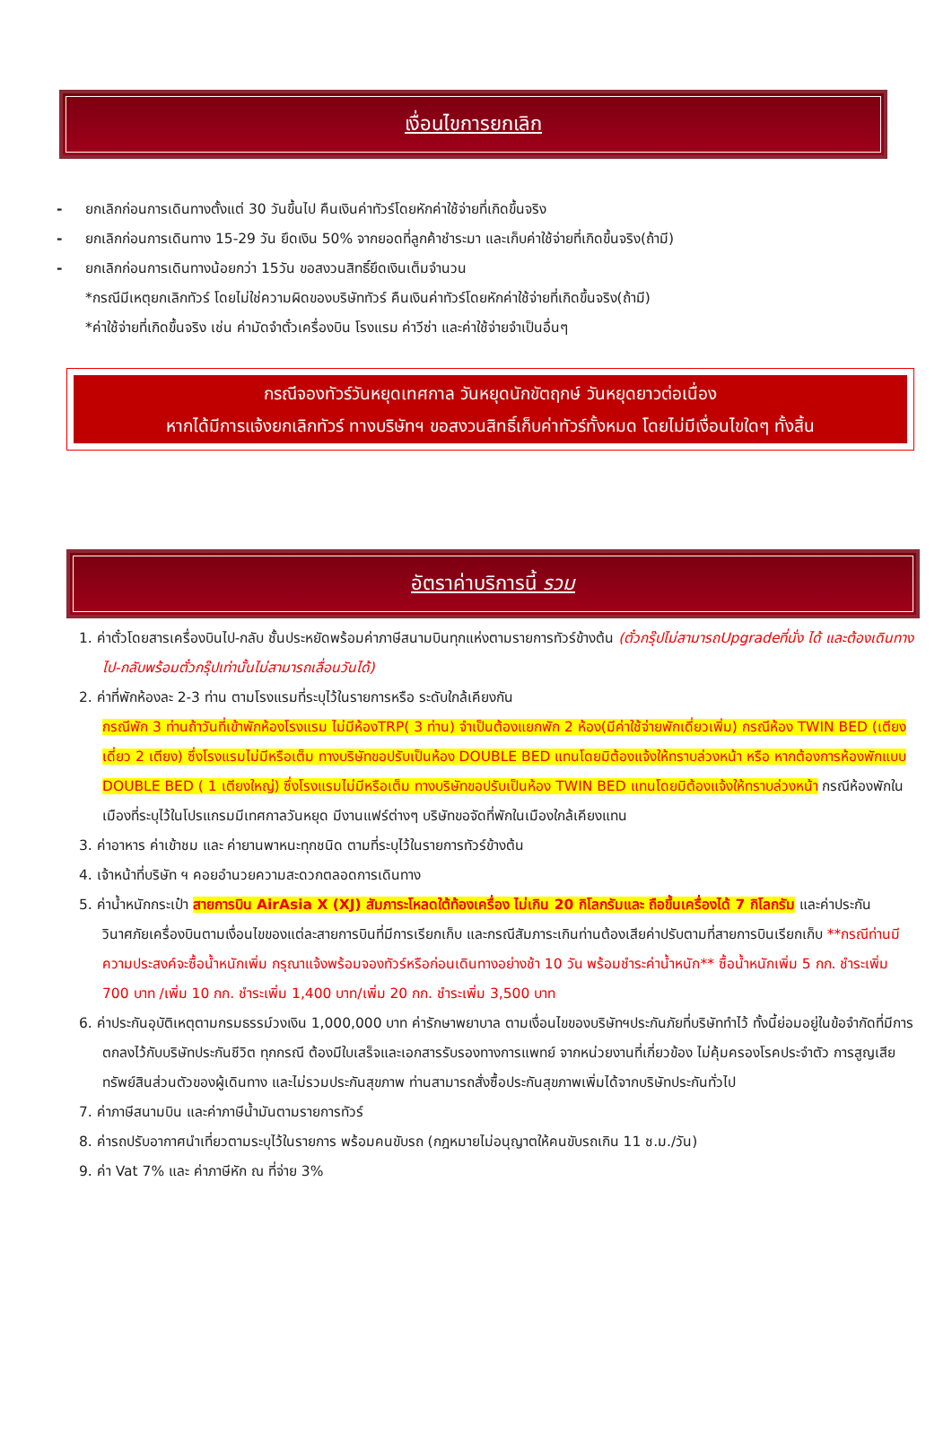เงื่อนไขการยกเลิก
- ยกเลิกก่อนการเดินทางตั้งแต่ 30 วันขึ้นไป คืนเงินค่าทัวร์โดยหักค่าใช้จ่ายที่เกิดขึ้นจริง
- ยกเลิกก่อนการเดินทาง 15-29 วัน ยึดเงิน 50% จากยอดที่ลูกค้าชำระมา และเก็บค่าใช้จ่ายที่เกิดขึ้นจริง(ถ้ามี)
- ยกเลิกก่อนการเดินทางน้อยกว่า 15วัน ขอสงวนสิทธิ์ยึดเงินเต็มจำนวน
*กรณีมีเหตุยกเลิกทัวร์ โดยไม่ใช่ความผิดของบริษัททัวร์ คืนเงินค่าทัวร์โดยหักค่าใช้จ่ายที่เกิดขึ้นจริง(ถ้ามี)
*ค่าใช้จ่ายที่เกิดขึ้นจริง เช่น ค่ามัดจำตั๋วเครื่องบิน โรงแรม ค่าวีซ่า และค่าใช้จ่ายจำเป็นอื่นๆ
กรณีจองทัวร์วันหยุดเทศกาล วันหยุดนักขัตฤกษ์ วันหยุดยาวต่อเนื่อง
หากได้มีการแจ้งยกเลิกทัวร์ ทางบริษัทฯ ขอสงวนสิทธิ์เก็บค่าทัวร์ทั้งหมด โดยไม่มีเงื่อนไขใดๆ ทั้งสิ้น
อัตราค่าบริการนี้ รวม
1. ค่าตั๋วโดยสารเครื่องบินไป-กลับ ชั้นประหยัดพร้อมค่าภาษีสนามบินทุกแห่งตามรายการทัวร์ข้างต้น (ตั๋วกรุ๊ปไม่สามารถUpgradeที่นั่ง ได้ และต้องเดินทางไป-กลับพร้อมตั๋วกรุ๊ปเท่านั้นไม่สามารถเลื่อนวันได้)
2. ค่าที่พักห้องละ 2-3 ท่าน ตามโรงแรมที่ระบุไว้ในรายการหรือ ระดับใกล้เคียงกัน
กรณีพัก 3 ท่านถ้าวันที่เข้าพักห้องโรงแรม ไม่มีห้องTRP( 3 ท่าน) จำเป็นต้องแยกพัก 2 ห้อง(มีค่าใช้จ่ายพักเดี่ยวเพิ่ม) กรณีห้อง TWIN BED (เตียงเดี่ยว 2 เตียง) ซึ่งโรงแรมไม่มีหรือเต็ม ทางบริษัทขอปรับเป็นห้อง DOUBLE BED แทนโดยมิต้องแจ้งให้ทราบล่วงหน้า หรือ หากต้องการห้องพักแบบ DOUBLE BED ( 1 เตียงใหญ่) ซึ่งโรงแรมไม่มีหรือเต็ม ทางบริษัทขอปรับเป็นห้อง TWIN BED แทนโดยมิต้องแจ้งให้ทราบล่วงหน้า กรณีห้องพักในเมืองที่ระบุไว้ในโปรแกรมมีเทศกาลวันหยุด มีงานแฟร์ต่างๆ บริษัทขอจัดที่พักในเมืองใกล้เคียงแทน
3. ค่าอาหาร ค่าเข้าชม และ ค่ายานพาหนะทุกชนิด ตามที่ระบุไว้ในรายการทัวร์ข้างต้น
4. เจ้าหน้าที่บริษัท ฯ คอยอำนวยความสะดวกตลอดการเดินทาง
5. ค่าน้ำหนักกระเป๋า สายการบิน AirAsia X (XJ) สัมภาระโหลดใต้ท้องเครื่อง ไม่เกิน 20 กิโลกรัมและ ถือขึ้นเครื่องได้ 7 กิโลกรัม และค่าประกันวินาศภัยเครื่องบินตามเงื่อนไขของแต่ละสายการบินที่มีการเรียกเก็บ และกรณีสัมภาระเกินท่านต้องเสียค่าปรับตามที่สายการบินเรียกเก็บ **กรณีท่านมีความประสงค์จะซื้อน้ำหนักเพิ่ม กรุณาแจ้งพร้อมจองทัวร์หรือก่อนเดินทางอย่างช้า 10 วัน พร้อมชำระค่าน้ำหนัก** ซื้อน้ำหนักเพิ่ม 5 กก. ชำระเพิ่ม 700 บาท /เพิ่ม 10 กก. ชำระเพิ่ม 1,400 บาท/เพิ่ม 20 กก. ชำระเพิ่ม 3,500 บาท
6. ค่าประกันอุบัติเหตุตามกรมธรรม์วงเงิน 1,000,000 บาท ค่ารักษาพยาบาล ตามเงื่อนไขของบริษัทฯประกันภัยที่บริษัททำไว้ ทั้งนี้ย่อมอยู่ในข้อจำกัดที่มีการตกลงไว้กับบริษัทประกันชีวิต ทุกกรณี ต้องมีใบเสร็จและเอกสารรับรองทางการแพทย์ จากหน่วยงานที่เกี่ยวข้อง ไม่คุ้มครองโรคประจำตัว การสูญเสียทรัพย์สินส่วนตัวของผู้เดินทาง และไม่รวมประกันสุขภาพ ท่านสามารถสั่งซื้อประกันสุขภาพเพิ่มได้จากบริษัทประกันทั่วไป
7. ค่าภาษีสนามบิน และค่าภาษีน้ำมันตามรายการทัวร์
8. ค่ารถปรับอากาศนำเที่ยวตามระบุไว้ในรายการ พร้อมคนขับรถ (กฎหมายไม่อนุญาตให้คนขับรถเกิน 11 ช.ม./วัน)
9. ค่า Vat 7% และ ค่าภาษีหัก ณ ที่จ่าย 3%